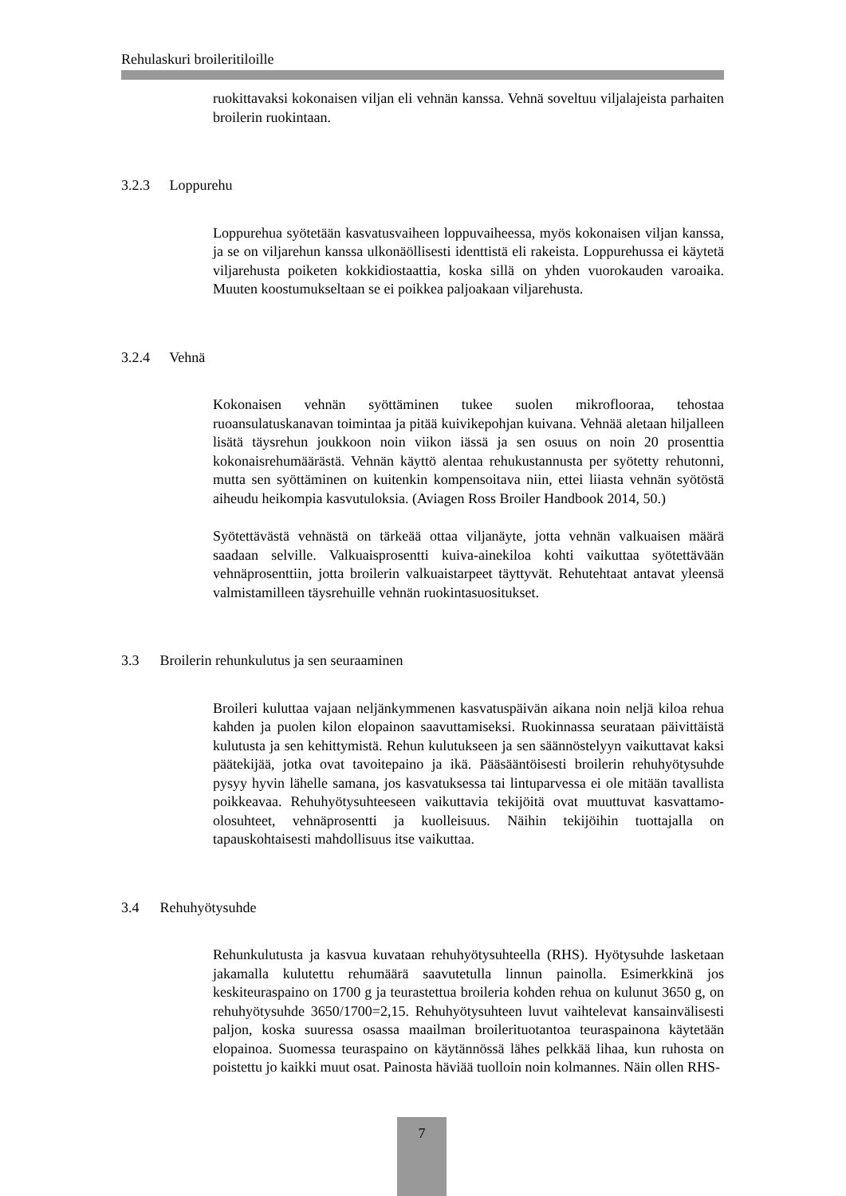Rehulaskuri broileritiloille
ruokittavaksi kokonaisen viljan eli vehnän kanssa. Vehnä soveltuu viljalajeista parhaiten broilerin ruokintaan.
3.2.3 Loppurehu
Loppurehua syötetään kasvatusvaiheen loppuvaiheessa, myös kokonaisen viljan kanssa, ja se on viljarehun kanssa ulkonäöllisesti identtistä eli rakeista. Loppurehussa ei käytetä viljarehusta poiketen kokkidiostaattia, koska sillä on yhden vuorokauden varoaika. Muuten koostumukseltaan se ei poikkea paljoakaan viljarehusta.
3.2.4 Vehnä
Kokonaisen vehnän syöttäminen tukee suolen mikroflooraa, tehostaa ruoansulatuskanavan toimintaa ja pitää kuivikepohjan kuivana. Vehnää aletaan hiljalleen lisätä täysrehun joukkoon noin viikon iässä ja sen osuus on noin 20 prosenttia kokonaisrehumäärästä. Vehnän käyttö alentaa rehukustannusta per syötetty rehutonni, mutta sen syöttäminen on kuitenkin kompensoitava niin, ettei liiasta vehnän syötöstä aiheudu heikompia kasvutuloksia. (Aviagen Ross Broiler Handbook 2014, 50.)
Syötettävästä vehnästä on tärkeää ottaa viljanäyte, jotta vehnän valkuaisen määrä saadaan selville. Valkuaisprosentti kuiva-ainekiloa kohti vaikuttaa syötettävään vehnäprosenttiin, jotta broilerin valkuaistarpeet täyttyvät. Rehutehtaat antavat yleensä valmistamilleen täysrehuille vehnän ruokintasuositukset.
3.3 Broilerin rehunkulutus ja sen seuraaminen
Broileri kuluttaa vajaan neljänkymmenen kasvatuspäivän aikana noin neljä kiloa rehua kahden ja puolen kilon elopainon saavuttamiseksi. Ruokinnassa seurataan päivittäistä kulutusta ja sen kehittymistä. Rehun kulutukseen ja sen säännöstelyyn vaikuttavat kaksi päätekijää, jotka ovat tavoitepaino ja ikä. Pääsääntöisesti broilerin rehuhyötysuhde pysyy hyvin lähelle samana, jos kasvatuksessa tai lintuparvessa ei ole mitään tavallista poikkeavaa. Rehuhyötysuhteeseen vaikuttavia tekijöitä ovat muuttuvat kasvattamo-olosuhteet, vehnäprosentti ja kuolleisuus. Näihin tekijöihin tuottajalla on tapauskohtaisesti mahdollisuus itse vaikuttaa.
3.4 Rehuhyötysuhde
Rehunkulutusta ja kasvua kuvataan rehuhyötysuhteella (RHS). Hyötysuhde lasketaan jakamalla kulutettu rehumäärä saavutetulla linnun painolla. Esimerkkinä jos keskiteuraspaino on 1700 g ja teurastettua broileria kohden rehua on kulunut 3650 g, on rehuhyötysuhde 3650/1700=2,15. Rehuhyötysuhteen luvut vaihtelevat kansainvälisesti paljon, koska suuressa osassa maailman broilerituotantoa teuraspainona käytetään elopainoa. Suomessa teuraspaino on käytännössä lähes pelkkää lihaa, kun ruhosta on poistettu jo kaikki muut osat. Painosta häviää tuolloin noin kolmannes. Näin ollen RHS-
7